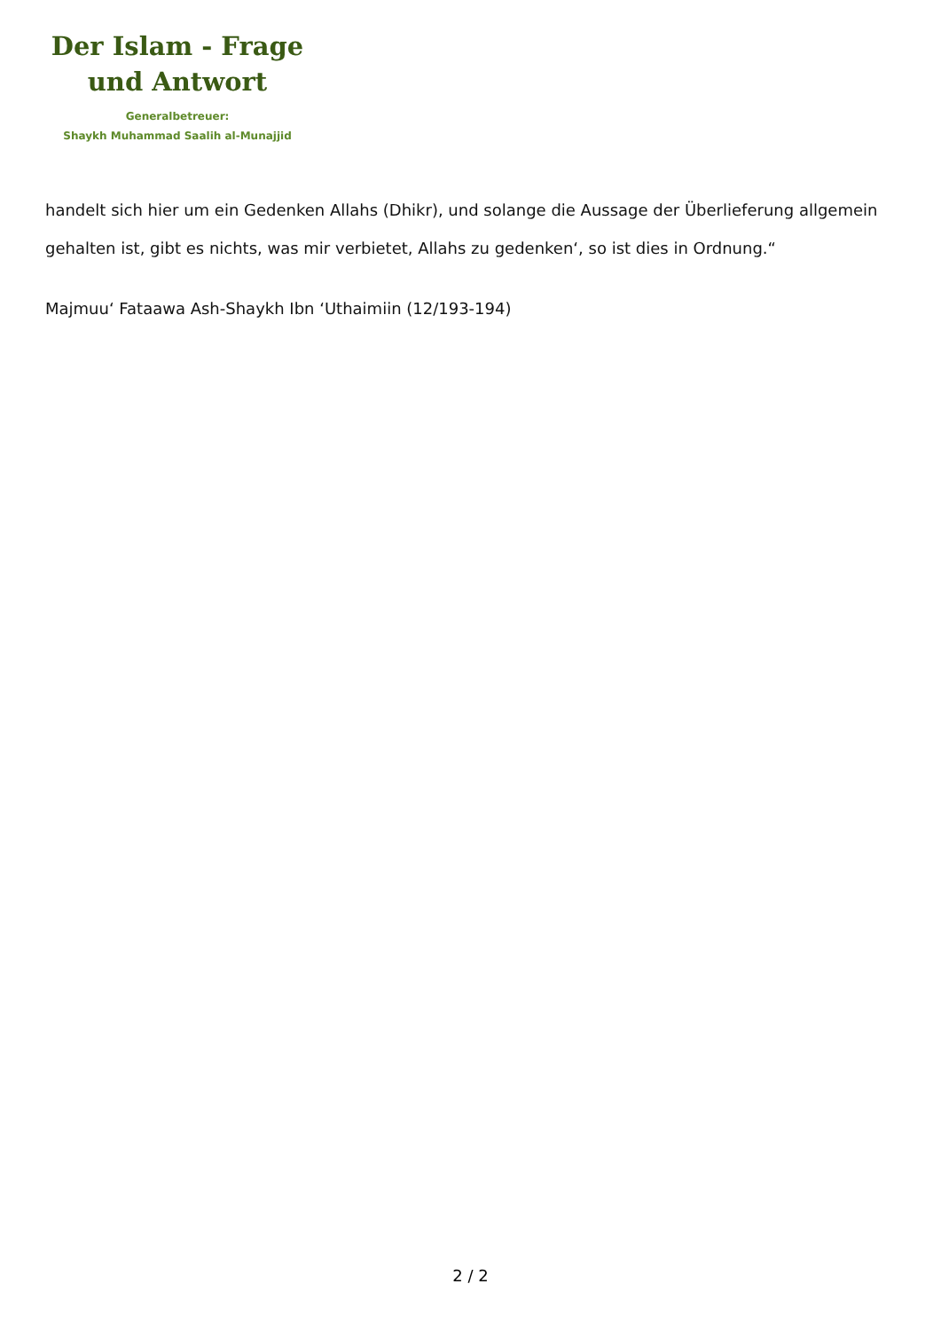Der Islam - Frage
und Antwort
Generalbetreuer:
Shaykh Muhammad Saalih al-Munajjid
handelt sich hier um ein Gedenken Allahs (Dhikr), und solange die Aussage der Überlieferung allgemein gehalten ist, gibt es nichts, was mir verbietet, Allahs zu gedenken‘, so ist dies in Ordnung.“
Majmuu‘ Fataawa Ash-Shaykh Ibn ‘Uthaimiin (12/193-194)
2 / 2